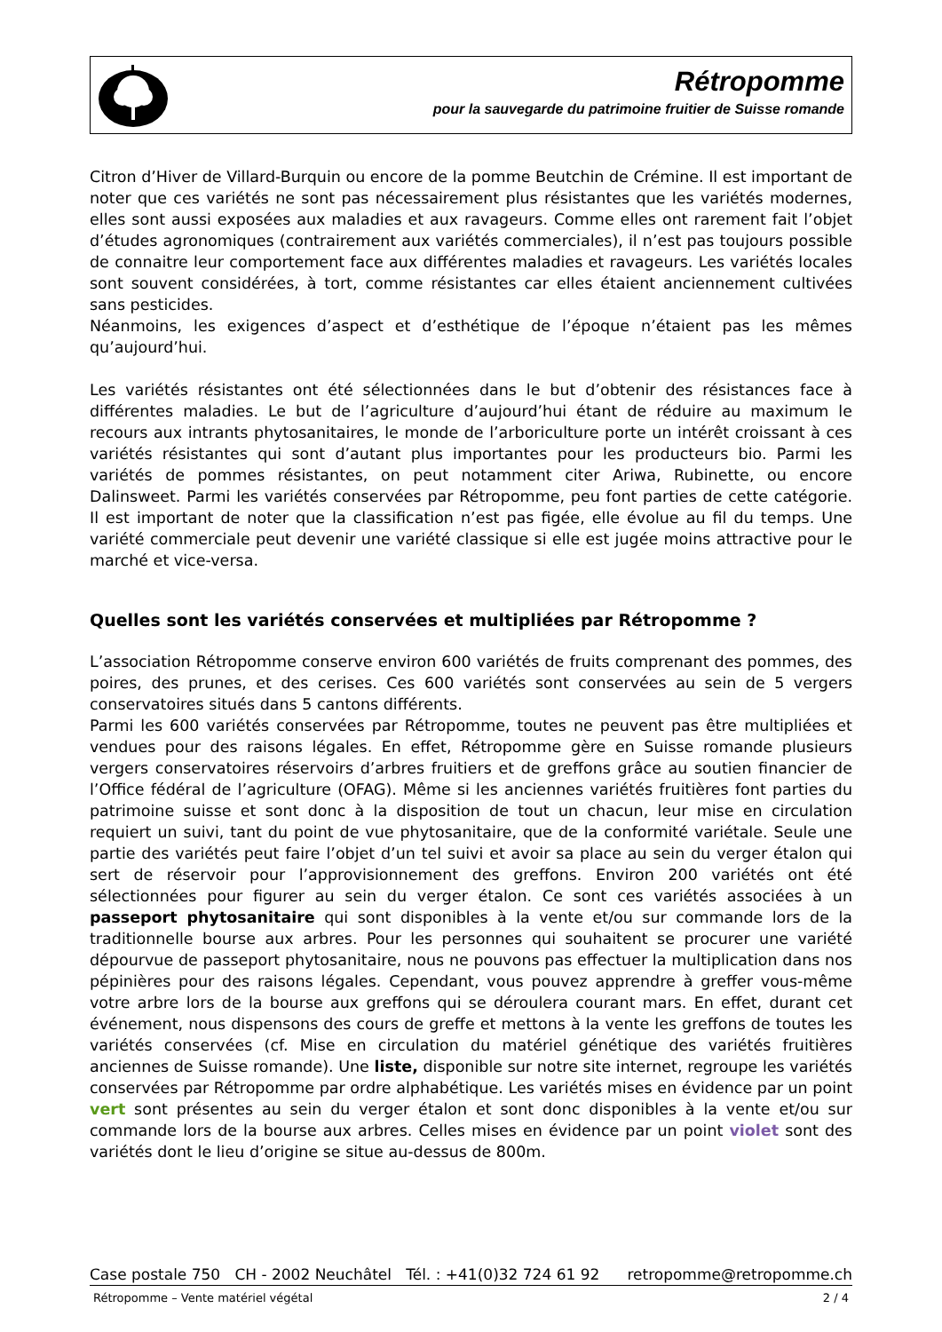Rétropomme
pour la sauvegarde du patrimoine fruitier de Suisse romande
Citron d’Hiver de Villard-Burquin ou encore de la pomme Beutchin de Crémine. Il est important de noter que ces variétés ne sont pas nécessairement plus résistantes que les variétés modernes, elles sont aussi exposées aux maladies et aux ravageurs. Comme elles ont rarement fait l’objet d’études agronomiques (contrairement aux variétés commerciales), il n’est pas toujours possible de connaitre leur comportement face aux différentes maladies et ravageurs. Les variétés locales sont souvent considérées, à tort, comme résistantes car elles étaient anciennement cultivées sans pesticides.
Néanmoins, les exigences d’aspect et d’esthétique de l’époque n’étaient pas les mêmes qu’aujourd’hui.
Les variétés résistantes ont été sélectionnées dans le but d’obtenir des résistances face à différentes maladies. Le but de l’agriculture d’aujourd’hui étant de réduire au maximum le recours aux intrants phytosanitaires, le monde de l’arboriculture porte un intérêt croissant à ces variétés résistantes qui sont d’autant plus importantes pour les producteurs bio. Parmi les variétés de pommes résistantes, on peut notamment citer Ariwa, Rubinette, ou encore Dalinsweet. Parmi les variétés conservées par Rétropomme, peu font parties de cette catégorie. Il est important de noter que la classification n’est pas figée, elle évolue au fil du temps. Une variété commerciale peut devenir une variété classique si elle est jugée moins attractive pour le marché et vice-versa.
Quelles sont les variétés conservées et multipliées par Rétropomme ?
L’association Rétropomme conserve environ 600 variétés de fruits comprenant des pommes, des poires, des prunes, et des cerises. Ces 600 variétés sont conservées au sein de 5 vergers conservatoires situés dans 5 cantons différents.
Parmi les 600 variétés conservées par Rétropomme, toutes ne peuvent pas être multipliées et vendues pour des raisons légales. En effet, Rétropomme gère en Suisse romande plusieurs vergers conservatoires réservoirs d’arbres fruitiers et de greffons grâce au soutien financier de l’Office fédéral de l’agriculture (OFAG). Même si les anciennes variétés fruitières font parties du patrimoine suisse et sont donc à la disposition de tout un chacun, leur mise en circulation requiert un suivi, tant du point de vue phytosanitaire, que de la conformité variétale. Seule une partie des variétés peut faire l’objet d’un tel suivi et avoir sa place au sein du verger étalon qui sert de réservoir pour l’approvisionnement des greffons. Environ 200 variétés ont été sélectionnées pour figurer au sein du verger étalon. Ce sont ces variétés associées à un passeport phytosanitaire qui sont disponibles à la vente et/ou sur commande lors de la traditionnelle bourse aux arbres. Pour les personnes qui souhaitent se procurer une variété dépourvue de passeport phytosanitaire, nous ne pouvons pas effectuer la multiplication dans nos pépinières pour des raisons légales. Cependant, vous pouvez apprendre à greffer vous-même votre arbre lors de la bourse aux greffons qui se déroulera courant mars. En effet, durant cet événement, nous dispensons des cours de greffe et mettons à la vente les greffons de toutes les variétés conservées (cf. Mise en circulation du matériel génétique des variétés fruitières anciennes de Suisse romande). Une liste, disponible sur notre site internet, regroupe les variétés conservées par Rétropomme par ordre alphabétique. Les variétés mises en évidence par un point vert sont présentes au sein du verger étalon et sont donc disponibles à la vente et/ou sur commande lors de la bourse aux arbres. Celles mises en évidence par un point violet sont des variétés dont le lieu d’origine se situe au-dessus de 800m.
Case postale 750 CH - 2002 Neuchâtel Tél. : +41(0)32 724 61 92 retropomme@retropomme.ch
Rétropomme – Vente matériel végétal 2 / 4